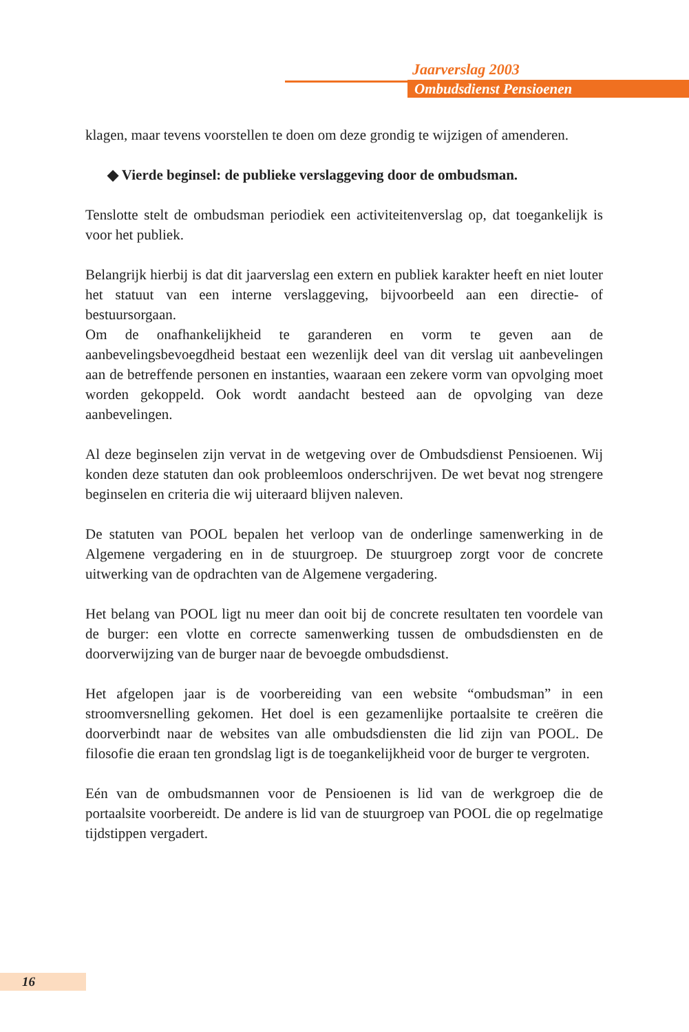Jaarverslag 2003
Ombudsdienst Pensioenen
klagen, maar tevens voorstellen te doen om deze grondig te wijzigen of amenderen.
◆ Vierde beginsel: de publieke verslaggeving door de ombudsman.
Tenslotte stelt de ombudsman periodiek een activiteitenverslag op, dat toegankelijk is voor het publiek.
Belangrijk hierbij is dat dit jaarverslag een extern en publiek karakter heeft en niet louter het statuut van een interne verslaggeving, bijvoorbeeld aan een directie- of bestuursorgaan.
Om de onafhankelijkheid te garanderen en vorm te geven aan de aanbevelingsbevoegdheid bestaat een wezenlijk deel van dit verslag uit aanbevelingen aan de betreffende personen en instanties, waaraan een zekere vorm van opvolging moet worden gekoppeld. Ook wordt aandacht besteed aan de opvolging van deze aanbevelingen.
Al deze beginselen zijn vervat in de wetgeving over de Ombudsdienst Pensioenen. Wij konden deze statuten dan ook probleemloos onderschrijven. De wet bevat nog strengere beginselen en criteria die wij uiteraard blijven naleven.
De statuten van POOL bepalen het verloop van de onderlinge samenwerking in de Algemene vergadering en in de stuurgroep. De stuurgroep zorgt voor de concrete uitwerking van de opdrachten van de Algemene vergadering.
Het belang van POOL ligt nu meer dan ooit bij de concrete resultaten ten voordele van de burger: een vlotte en correcte samenwerking tussen de ombudsdiensten en de doorverwijzing van de burger naar de bevoegde ombudsdienst.
Het afgelopen jaar is de voorbereiding van een website “ombudsman” in een stroomversnelling gekomen. Het doel is een gezamenlijke portaalsite te creëren die doorverbindt naar de websites van alle ombudsdiensten die lid zijn van POOL. De filosofie die eraan ten grondslag ligt is de toegankelijkheid voor de burger te vergroten.
Eén van de ombudsmannen voor de Pensioenen is lid van de werkgroep die de portaalsite voorbereidt. De andere is lid van de stuurgroep van POOL die op regelmatige tijdstippen vergadert.
16